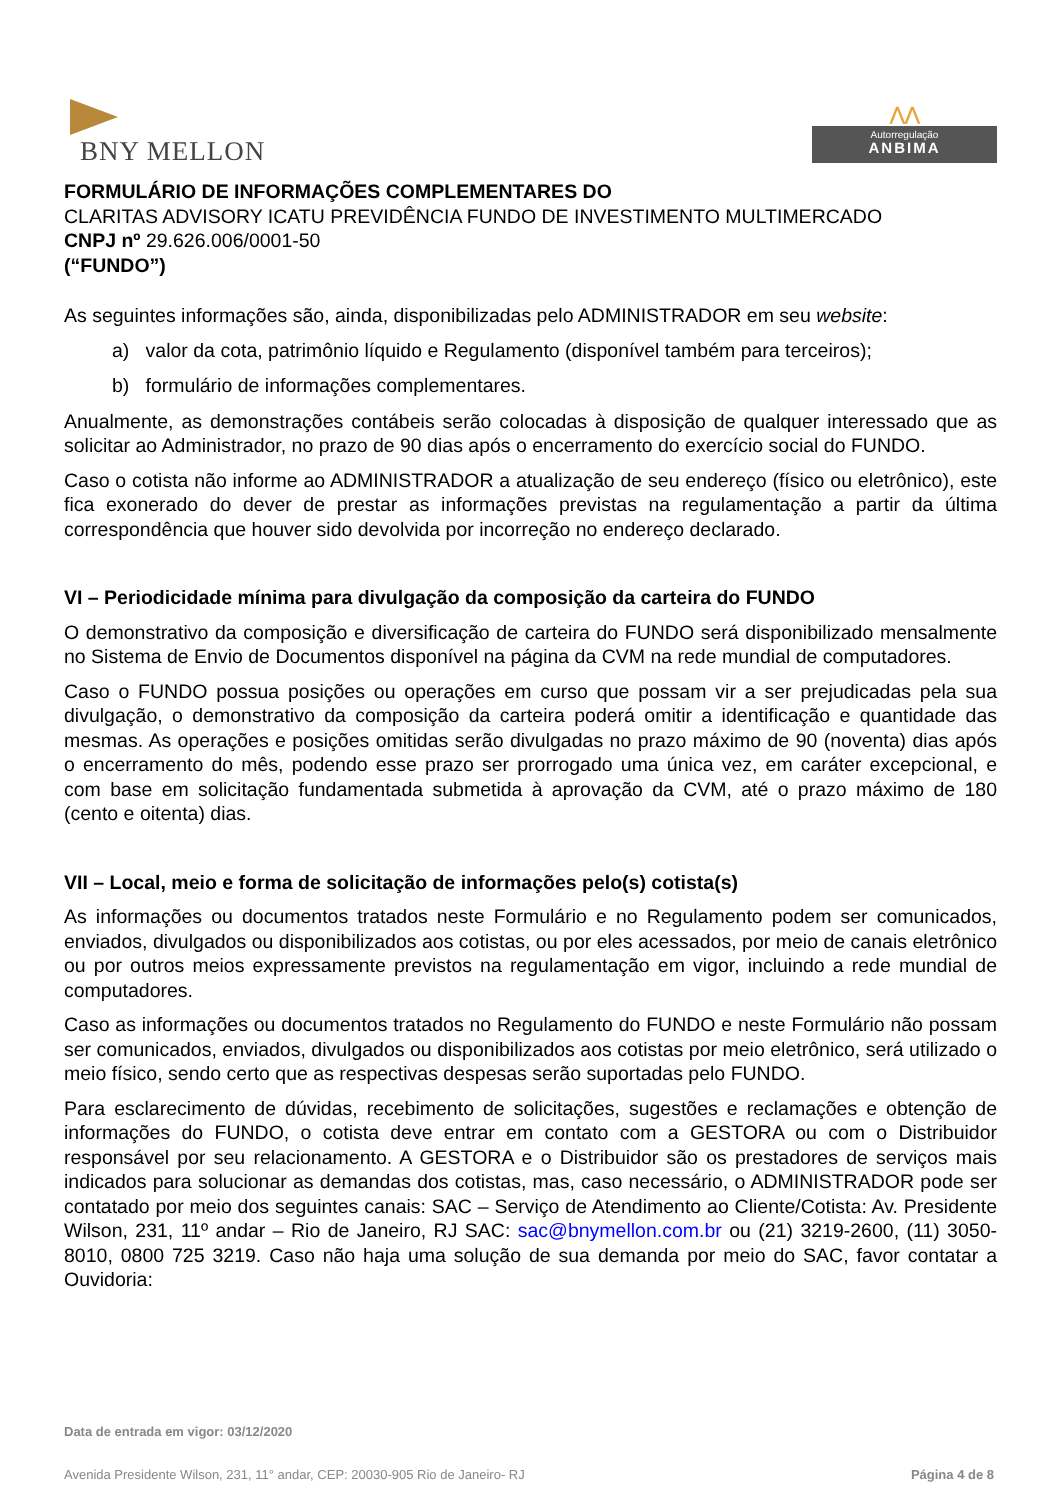BNY MELLON
⋀⋀
Autorregulação
ANBIMA
FORMULÁRIO DE INFORMAÇÕES COMPLEMENTARES DO
CLARITAS ADVISORY ICATU PREVIDÊNCIA FUNDO DE INVESTIMENTO MULTIMERCADO
CNPJ nº 29.626.006/0001-50
(“FUNDO”)
As seguintes informações são, ainda, disponibilizadas pelo ADMINISTRADOR em seu website:
a) valor da cota, patrimônio líquido e Regulamento (disponível também para terceiros);
b) formulário de informações complementares.
Anualmente, as demonstrações contábeis serão colocadas à disposição de qualquer interessado que as solicitar ao Administrador, no prazo de 90 dias após o encerramento do exercício social do FUNDO.
Caso o cotista não informe ao ADMINISTRADOR a atualização de seu endereço (físico ou eletrônico), este fica exonerado do dever de prestar as informações previstas na regulamentação a partir da última correspondência que houver sido devolvida por incorreção no endereço declarado.
VI – Periodicidade mínima para divulgação da composição da carteira do FUNDO
O demonstrativo da composição e diversificação de carteira do FUNDO será disponibilizado mensalmente no Sistema de Envio de Documentos disponível na página da CVM na rede mundial de computadores.
Caso o FUNDO possua posições ou operações em curso que possam vir a ser prejudicadas pela sua divulgação, o demonstrativo da composição da carteira poderá omitir a identificação e quantidade das mesmas. As operações e posições omitidas serão divulgadas no prazo máximo de 90 (noventa) dias após o encerramento do mês, podendo esse prazo ser prorrogado uma única vez, em caráter excepcional, e com base em solicitação fundamentada submetida à aprovação da CVM, até o prazo máximo de 180 (cento e oitenta) dias.
VII – Local, meio e forma de solicitação de informações pelo(s) cotista(s)
As informações ou documentos tratados neste Formulário e no Regulamento podem ser comunicados, enviados, divulgados ou disponibilizados aos cotistas, ou por eles acessados, por meio de canais eletrônico ou por outros meios expressamente previstos na regulamentação em vigor, incluindo a rede mundial de computadores.
Caso as informações ou documentos tratados no Regulamento do FUNDO e neste Formulário não possam ser comunicados, enviados, divulgados ou disponibilizados aos cotistas por meio eletrônico, será utilizado o meio físico, sendo certo que as respectivas despesas serão suportadas pelo FUNDO.
Para esclarecimento de dúvidas, recebimento de solicitações, sugestões e reclamações e obtenção de informações do FUNDO, o cotista deve entrar em contato com a GESTORA ou com o Distribuidor responsável por seu relacionamento. A GESTORA e o Distribuidor são os prestadores de serviços mais indicados para solucionar as demandas dos cotistas, mas, caso necessário, o ADMINISTRADOR pode ser contatado por meio dos seguintes canais: SAC – Serviço de Atendimento ao Cliente/Cotista: Av. Presidente Wilson, 231, 11º andar – Rio de Janeiro, RJ SAC: sac@bnymellon.com.br ou (21) 3219-2600, (11) 3050-8010, 0800 725 3219. Caso não haja uma solução de sua demanda por meio do SAC, favor contatar a Ouvidoria:
Data de entrada em vigor: 03/12/2020
Avenida Presidente Wilson, 231, 11° andar, CEP: 20030-905 Rio de Janeiro- RJ Página 4 de 8